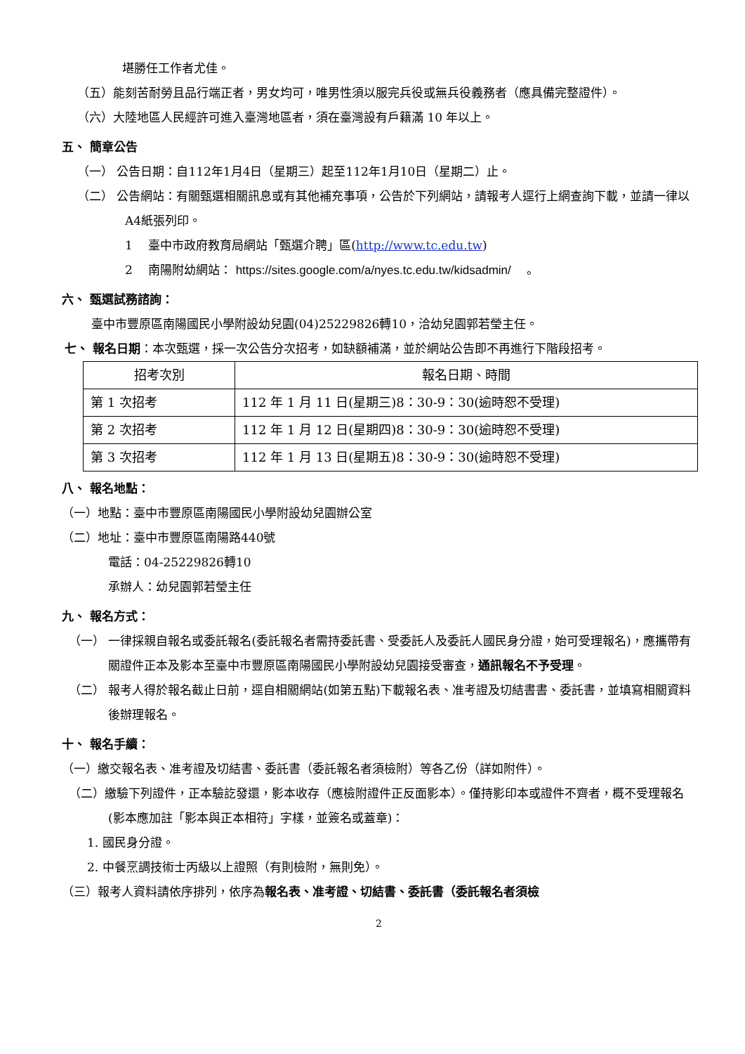堪勝任工作者尤佳。
（五）能刻苦耐勞且品行端正者，男女均可，唯男性須以服完兵役或無兵役義務者（應具備完整證件）。
（六）大陸地區人民經許可進入臺灣地區者，須在臺灣設有戶籍滿 10 年以上。
五、 簡章公告
（一） 公告日期：自112年1月4日（星期三）起至112年1月10日（星期二）止。
（二） 公告網站：有關甄選相關訊息或有其他補充事項，公告於下列網站，請報考人逕行上網查詢下載，並請一律以A4紙張列印。
1　 臺中市政府教育局網站「甄選介聘」區(http://www.tc.edu.tw)
2　 南陽附幼網站： https://sites.google.com/a/nyes.tc.edu.tw/kidsadmin/ 　。
六、 甄選試務諮詢：
臺中市豐原區南陽國民小學附設幼兒園(04)25229826轉10，洽幼兒園郭若瑩主任。
七、 報名日期：本次甄選，採一次公告分次招考，如缺額補滿，並於網站公告即不再進行下階段招考。
| 招考次別 | 報名日期、時間 |
| --- | --- |
| 第 1 次招考 | 112 年 1 月 11 日(星期三)8：30-9：30(逾時恕不受理) |
| 第 2 次招考 | 112 年 1 月 12 日(星期四)8：30-9：30(逾時恕不受理) |
| 第 3 次招考 | 112 年 1 月 13 日(星期五)8：30-9：30(逾時恕不受理) |
八、 報名地點：
（一）地點：臺中市豐原區南陽國民小學附設幼兒園辦公室
（二）地址：臺中市豐原區南陽路440號
電話：04-25229826轉10
承辦人：幼兒園郭若瑩主任
九、 報名方式：
（一） 一律採親自報名或委託報名(委託報名者需持委託書、受委託人及委託人國民身分證，始可受理報名)，應攜帶有關證件正本及影本至臺中市豐原區南陽國民小學附設幼兒園接受審查，通訊報名不予受理。
（二） 報考人得於報名截止日前，逕自相關網站(如第五點)下載報名表、准考證及切結書書、委託書，並填寫相關資料後辦理報名。
十、 報名手續：
（一）繳交報名表、准考證及切結書、委託書（委託報名者須檢附）等各乙份（詳如附件）。
（二）繳驗下列證件，正本驗訖發還，影本收存（應檢附證件正反面影本）。僅持影印本或證件不齊者，概不受理報名(影本應加註「影本與正本相符」字樣，並簽名或蓋章)：
1. 國民身分證。
2. 中餐烹調技術士丙級以上證照（有則檢附，無則免）。
（三）報考人資料請依序排列，依序為報名表、准考證、切結書、委託書（委託報名者須檢
2